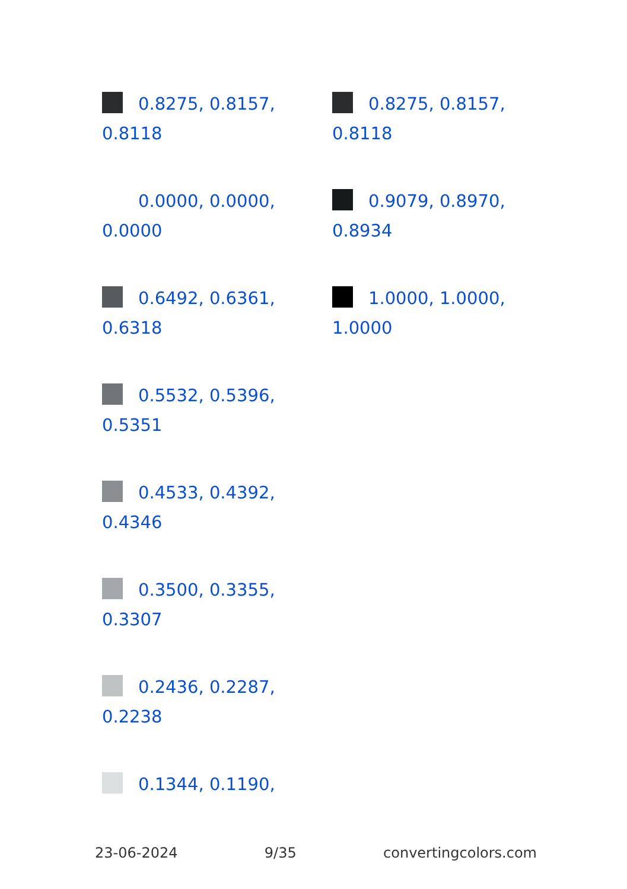0.8275, 0.8157, 0.8118
0.0000, 0.0000, 0.0000
0.6492, 0.6361, 0.6318
0.5532, 0.5396, 0.5351
0.4533, 0.4392, 0.4346
0.3500, 0.3355, 0.3307
0.2436, 0.2287, 0.2238
0.1344, 0.1190,
0.8275, 0.8157, 0.8118
0.9079, 0.8970, 0.8934
1.0000, 1.0000, 1.0000
23-06-2024 9/35 convertingcolors.com